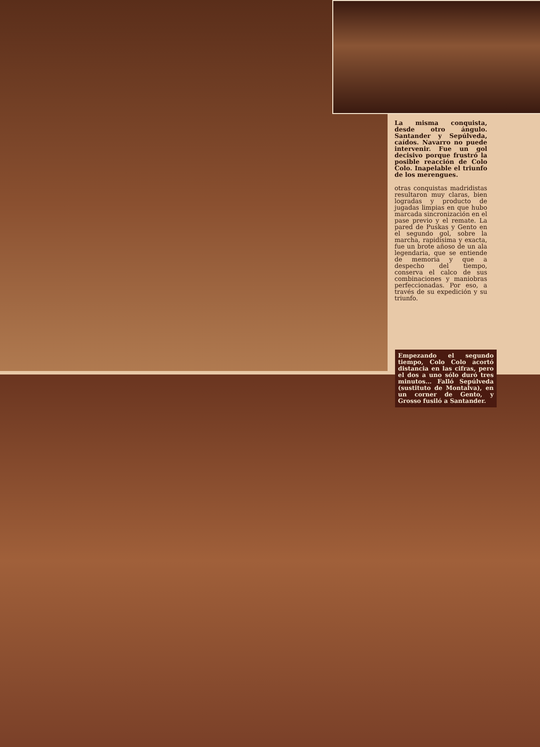La misma conquista, desde otro ángulo. Santander y Sepúlveda, caídos. Navarro no puede intervenir. Fue un gol decisivo porque frustró la posible reacción de Colo Colo. Inapelable el triunfo de los merengues.
otras conquistas madridistas resultaron muy claras, bien logradas y producto de jugadas limpias en que hubo marcada sincronización en el pase previo y el remate. La pared de Puskas y Gento en el segundo gol, sobre la marcha, rapidísima y exacta, fue un brote añoso de un ala legendaria, que se entiende de memoria y que a despecho del tiempo, conserva el calco de sus combinaciones y maniobras perfeccionadas. Por eso, a través de su expedición y su triunfo.
Empezando el segundo tiempo, Colo Colo acortó distancia en las cifras, pero el dos a uno sólo duró tres minutos... Falló Sepúlveda (sustituto de Montalva), en un corner de Gento, y Grosso fusiló a Santander.